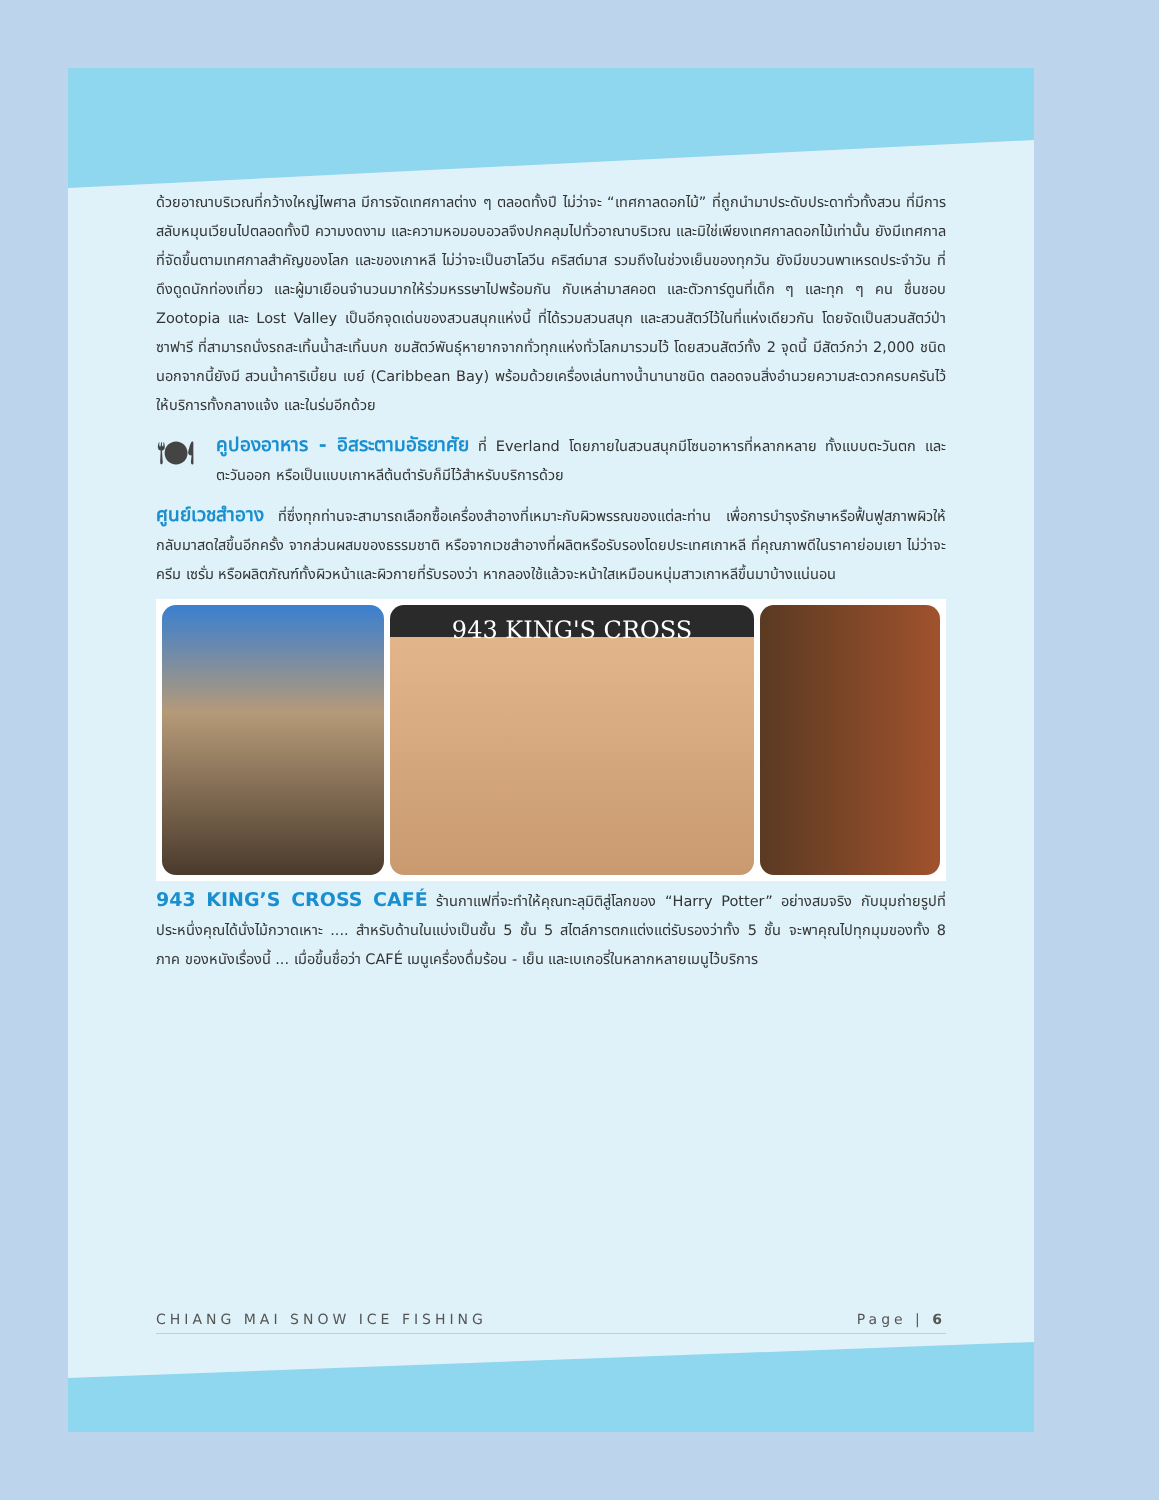ด้วยอาณาบริเวณที่กว้างใหญ่ไพศาล มีการจัดเทศกาลต่าง ๆ ตลอดทั้งปี ไม่ว่าจะ “เทศกาลดอกไม้” ที่ถูกนำมาประดับประดาทั่วทั้งสวน ที่มีการสลับหมุนเวียนไปตลอดทั้งปี ความงดงาม และความหอมอบอวลจึงปกคลุมไปทั่วอาณาบริเวณ และมิใช่เพียงเทศกาลดอกไม้เท่านั้น ยังมีเทศกาลที่จัดขึ้นตามเทศกาลสำคัญของโลก และของเกาหลี ไม่ว่าจะเป็นฮาโลวีน คริสต์มาส รวมถึงในช่วงเย็นของทุกวัน ยังมีขบวนพาเหรดประจำวัน ที่ดึงดูดนักท่องเที่ยว และผู้มาเยือนจำนวนมากให้ร่วมหรรษาไปพร้อมกัน กับเหล่ามาสคอต และตัวการ์ตูนที่เด็ก ๆ และทุก ๆ คน ชื่นชอบ Zootopia และ Lost Valley เป็นอีกจุดเด่นของสวนสนุกแห่งนี้ ที่ได้รวมสวนสนุก และสวนสัตว์ไว้ในที่แห่งเดียวกัน โดยจัดเป็นสวนสัตว์ป่าซาฟารี ที่สามารถนั่งรถสะเทิ้นน้ำสะเทิ้นบก ชมสัตว์พันธุ์หายากจากทั่วทุกแห่งทั่วโลกมารวมไว้ โดยสวนสัตว์ทั้ง 2 จุดนี้ มีสัตว์กว่า 2,000 ชนิด นอกจากนี้ยังมี สวนน้ำคาริเบี้ยน เบย์ (Caribbean Bay) พร้อมด้วยเครื่องเล่นทางน้ำนานาชนิด ตลอดจนสิ่งอำนวยความสะดวกครบครันไว้ให้บริการทั้งกลางแจ้ง และในร่มอีกด้วย
🍽 คูปองอาหาร - อิสระตามอัธยาศัย ที่ Everland โดยภายในสวนสนุกมีโซนอาหารที่หลากหลาย ทั้งแบบตะวันตก และตะวันออก หรือเป็นแบบเกาหลีต้นตำรับก็มีไว้สำหรับบริการด้วย
ศูนย์เวชสำอาง ที่ซึ่งทุกท่านจะสามารถเลือกซื้อเครื่องสำอางที่เหมาะกับผิวพรรณของแต่ละท่าน เพื่อการบำรุงรักษาหรือฟื้นฟูสภาพผิวให้กลับมาสดใสขึ้นอีกครั้ง จากส่วนผสมของธรรมชาติ หรือจากเวชสำอางที่ผลิตหรือรับรองโดยประเทศเกาหลี ที่คุณภาพดีในราคาย่อมเยา ไม่ว่าจะครีม เซรั่ม หรือผลิตภัณฑ์ทั้งผิวหน้าและผิวกายที่รับรองว่า หากลองใช้แล้วจะหน้าใสเหมือนหนุ่มสาวเกาหลีขึ้นมาบ้างแน่นอน
943 KING'S CROSS
943 KING’S CROSS CAFÉ ร้านกาแฟที่จะทำให้คุณทะลุมิติสู่โลกของ “Harry Potter” อย่างสมจริง กับมุมถ่ายรูปที่ประหนึ่งคุณได้นั่งไม้กวาดเหาะ .... สำหรับด้านในแบ่งเป็นชั้น 5 ชั้น 5 สไตล์การตกแต่งแต่รับรองว่าทั้ง 5 ชั้น จะพาคุณไปทุกมุมของทั้ง 8 ภาค ของหนังเรื่องนี้ ... เมื่อขึ้นชื่อว่า CAFÉ เมนูเครื่องดื่มร้อน - เย็น และเบเกอรี่ในหลากหลายเมนูไว้บริการ
CHIANG MAI SNOW ICE FISHING Page | 6